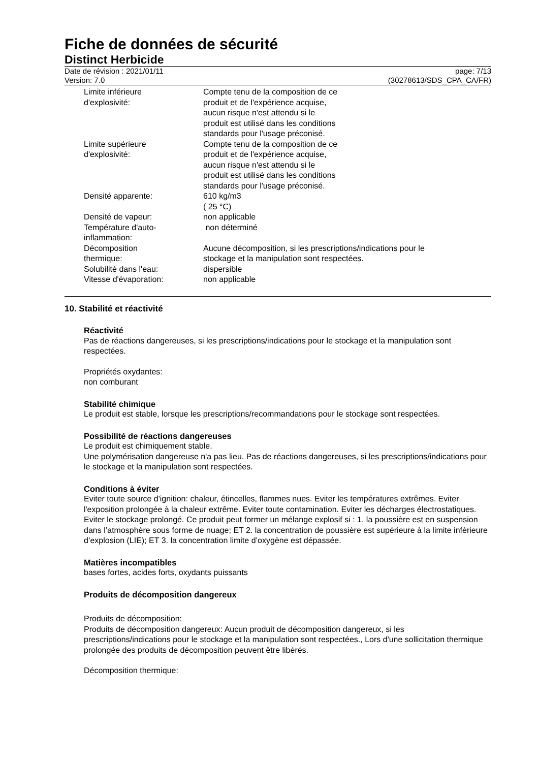Fiche de données de sécurité
Distinct Herbicide
Date de révision : 2021/01/11
Version: 7.0
page: 7/13
(30278613/SDS_CPA_CA/FR)
Limite inférieure
d'explosivité:
Compte tenu de la composition de ce
produit et de l'expérience acquise,
aucun risque n'est attendu si le
produit est utilisé dans les conditions
standards pour l'usage préconisé.
Limite supérieure
d'explosivité:
Compte tenu de la composition de ce
produit et de l'expérience acquise,
aucun risque n'est attendu si le
produit est utilisé dans les conditions
standards pour l'usage préconisé.
Densité apparente: 610 kg/m3
( 25 °C)
Densité de vapeur: non applicable
Température d'auto-
inflammation:
non déterminé
Décomposition
thermique:
Aucune décomposition, si les prescriptions/indications pour le
stockage et la manipulation sont respectées.
Solubilité dans l'eau: dispersible
Vitesse d'évaporation: non applicable
10. Stabilité et réactivité
Réactivité
Pas de réactions dangereuses, si les prescriptions/indications pour le stockage et la manipulation sont respectées.
Propriétés oxydantes:
non comburant
Stabilité chimique
Le produit est stable, lorsque les prescriptions/recommandations pour le stockage sont respectées.
Possibilité de réactions dangereuses
Le produit est chimiquement stable.
Une polymérisation dangereuse n'a pas lieu. Pas de réactions dangereuses, si les prescriptions/indications pour le stockage et la manipulation sont respectées.
Conditions à éviter
Eviter toute source d'ignition: chaleur, étincelles, flammes nues. Eviter les températures extrêmes. Eviter l'exposition prolongée à la chaleur extrême. Eviter toute contamination. Eviter les décharges électrostatiques. Eviter le stockage prolongé. Ce produit peut former un mélange explosif si : 1. la poussière est en suspension dans l’atmosphère sous forme de nuage; ET 2. la concentration de poussière est supérieure à la limite inférieure d’explosion (LIE); ET 3. la concentration limite d’oxygène est dépassée.
Matières incompatibles
bases fortes, acides forts, oxydants puissants
Produits de décomposition dangereux
Produits de décomposition:
Produits de décomposition dangereux: Aucun produit de décomposition dangereux, si les prescriptions/indications pour le stockage et la manipulation sont respectées., Lors d'une sollicitation thermique prolongée des produits de décomposition peuvent être libérés.
Décomposition thermique: